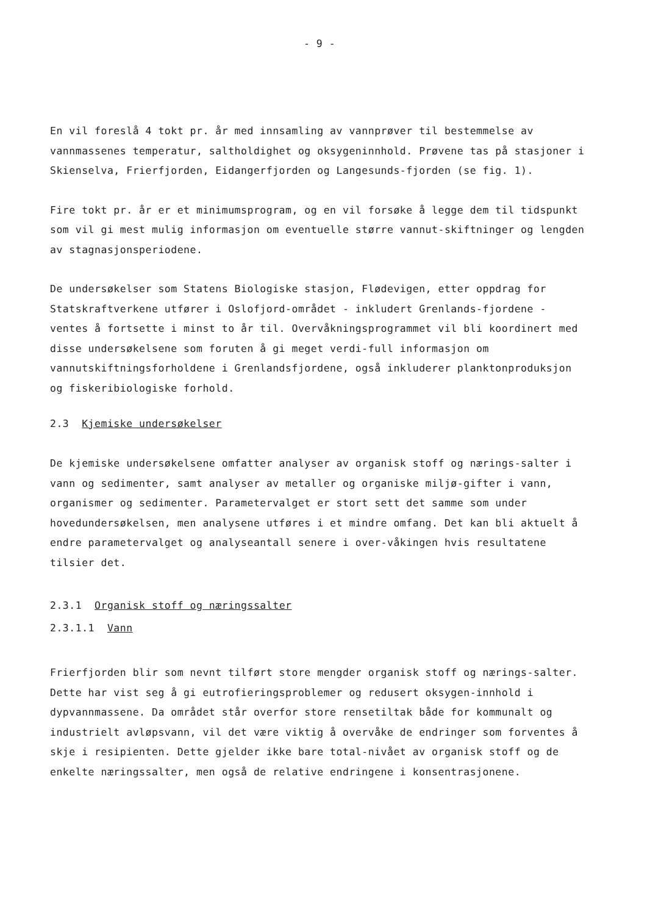- 9 -
En vil foreslå 4 tokt pr. år med innsamling av vannprøver til bestemmelse av vannmassenes temperatur, saltholdighet og oksygeninnhold. Prøvene tas på stasjoner i Skienselva, Frierfjorden, Eidangerfjorden og Langesunds-fjorden (se fig. 1).
Fire tokt pr. år er et minimumsprogram, og en vil forsøke å legge dem til tidspunkt som vil gi mest mulig informasjon om eventuelle større vannut-skiftninger og lengden av stagnasjonsperiodene.
De undersøkelser som Statens Biologiske stasjon, Flødevigen, etter oppdrag for Statskraftverkene utfører i Oslofjord-området - inkludert Grenlands-fjordene - ventes å fortsette i minst to år til. Overvåkningsprogrammet vil bli koordinert med disse undersøkelsene som foruten å gi meget verdi-full informasjon om vannutskiftningsforholdene i Grenlandsfjordene, også inkluderer planktonproduksjon og fiskeribiologiske forhold.
2.3 Kjemiske undersøkelser
De kjemiske undersøkelsene omfatter analyser av organisk stoff og nærings-salter i vann og sedimenter, samt analyser av metaller og organiske miljø-gifter i vann, organismer og sedimenter. Parametervalget er stort sett det samme som under hovedundersøkelsen, men analysene utføres i et mindre omfang. Det kan bli aktuelt å endre parametervalget og analyseantall senere i over-våkingen hvis resultatene tilsier det.
2.3.1 Organisk stoff og næringssalter
2.3.1.1 Vann
Frierfjorden blir som nevnt tilført store mengder organisk stoff og nærings-salter. Dette har vist seg å gi eutrofieringsproblemer og redusert oksygen-innhold i dypvannmassene. Da området står overfor store rensetiltak både for kommunalt og industrielt avløpsvann, vil det være viktig å overvåke de endringer som forventes å skje i resipienten. Dette gjelder ikke bare total-nivået av organisk stoff og de enkelte næringssalter, men også de relative endringene i konsentrasjonene.